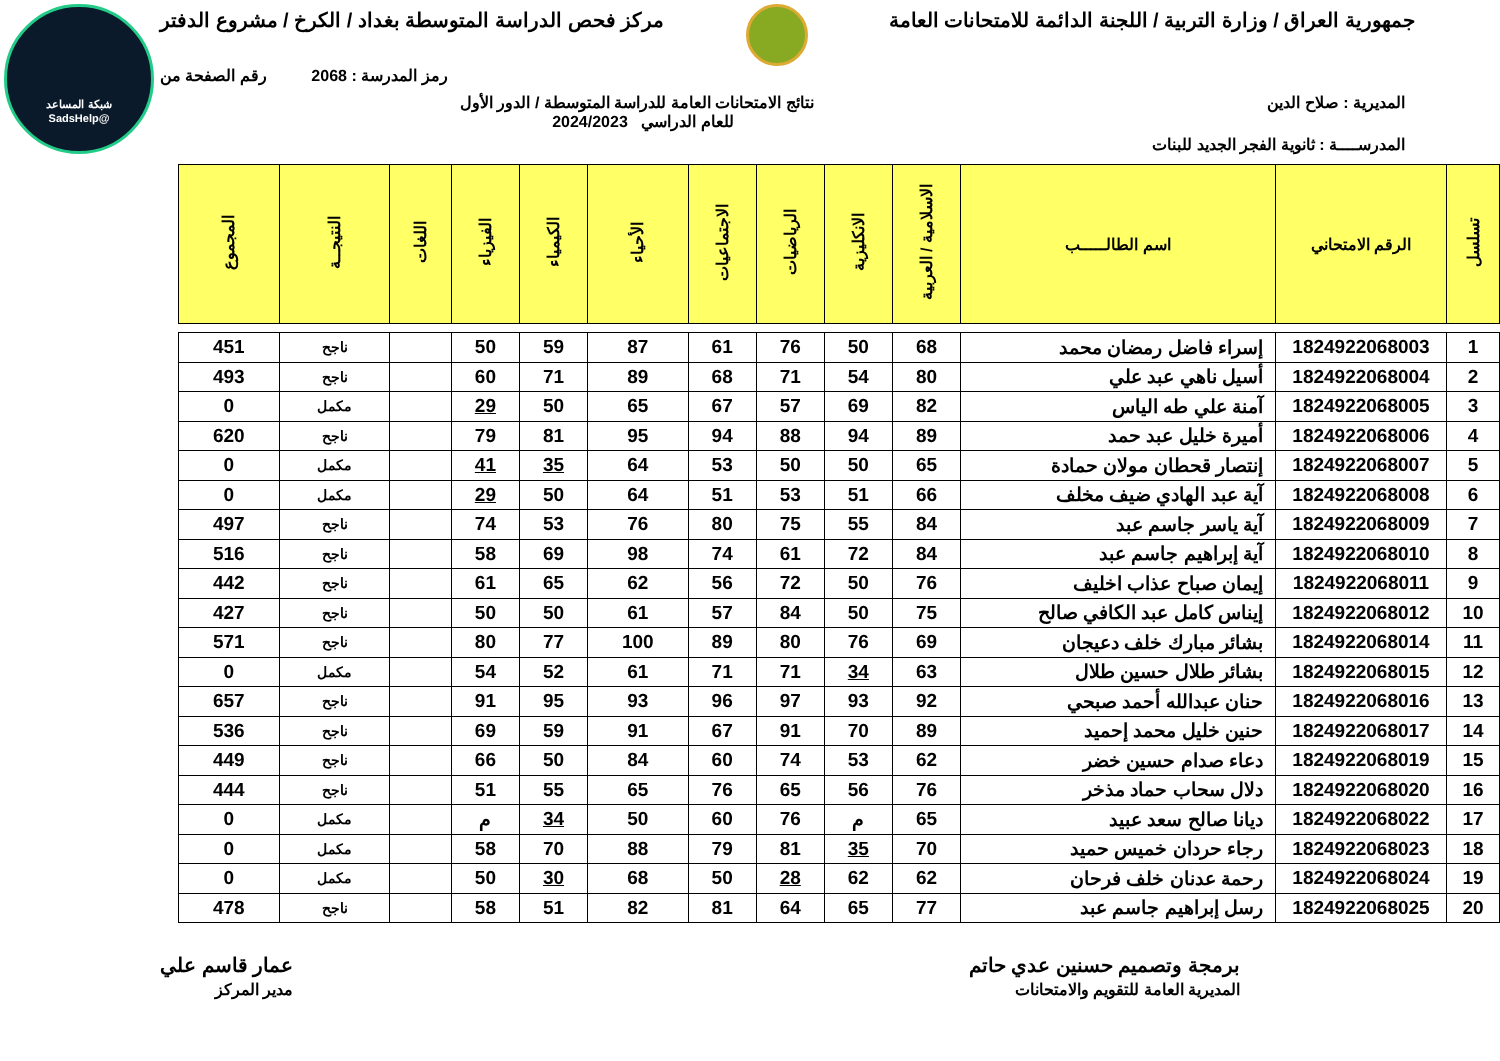شبكة المساعد
@SadsHelp
جمهورية العراق / وزارة التربية / اللجنة الدائمة للامتحانات العامة
مركز فحص الدراسة المتوسطة بغداد / الكرخ / مشروع الدفتر
رمز المدرسة : 2068 رقم الصفحة من
المديرية : صلاح الدين نتائج الامتحانات العامة للدراسة المتوسطة / الدور الأول
للعام الدراسي 2024/2023
المدرســــة : ثانوية الفجر الجديد للبنات
| تسلسل | الرقم الامتحاني | اسم الطالـــــب | الاسلامية / العربية | الانكليزية | الرياضيات | الاجتماعيات | الأحياء | الكيمياء | الفيزياء | اللغات | النتيجــة | المجموع |
| --- | --- | --- | --- | --- | --- | --- | --- | --- | --- | --- | --- | --- |
| 1 | 1824922068003 | إسراء فاضل رمضان محمد | 68 | 50 | 76 | 61 | 87 | 59 | 50 | | ناجح | 451 |
| 2 | 1824922068004 | أسيل ناهي عبد علي | 80 | 54 | 71 | 68 | 89 | 71 | 60 | | ناجح | 493 |
| 3 | 1824922068005 | آمنة علي طه الياس | 82 | 69 | 57 | 67 | 65 | 50 | 29 | | مكمل | 0 |
| 4 | 1824922068006 | أميرة خليل عبد حمد | 89 | 94 | 88 | 94 | 95 | 81 | 79 | | ناجح | 620 |
| 5 | 1824922068007 | إنتصار قحطان مولان حمادة | 65 | 50 | 50 | 53 | 64 | 35 | 41 | | مكمل | 0 |
| 6 | 1824922068008 | آية عبد الهادي ضيف مخلف | 66 | 51 | 53 | 51 | 64 | 50 | 29 | | مكمل | 0 |
| 7 | 1824922068009 | آية ياسر جاسم عبد | 84 | 55 | 75 | 80 | 76 | 53 | 74 | | ناجح | 497 |
| 8 | 1824922068010 | آية إبراهيم جاسم عبد | 84 | 72 | 61 | 74 | 98 | 69 | 58 | | ناجح | 516 |
| 9 | 1824922068011 | إيمان صباح عذاب اخليف | 76 | 50 | 72 | 56 | 62 | 65 | 61 | | ناجح | 442 |
| 10 | 1824922068012 | إيناس كامل عبد الكافي صالح | 75 | 50 | 84 | 57 | 61 | 50 | 50 | | ناجح | 427 |
| 11 | 1824922068014 | بشائر مبارك خلف دعيجان | 69 | 76 | 80 | 89 | 100 | 77 | 80 | | ناجح | 571 |
| 12 | 1824922068015 | بشائر طلال حسين طلال | 63 | 34 | 71 | 71 | 61 | 52 | 54 | | مكمل | 0 |
| 13 | 1824922068016 | حنان عبدالله أحمد صبحي | 92 | 93 | 97 | 96 | 93 | 95 | 91 | | ناجح | 657 |
| 14 | 1824922068017 | حنين خليل محمد إحميد | 89 | 70 | 91 | 67 | 91 | 59 | 69 | | ناجح | 536 |
| 15 | 1824922068019 | دعاء صدام حسين خضر | 62 | 53 | 74 | 60 | 84 | 50 | 66 | | ناجح | 449 |
| 16 | 1824922068020 | دلال سحاب حماد مذخر | 76 | 56 | 65 | 76 | 65 | 55 | 51 | | ناجح | 444 |
| 17 | 1824922068022 | ديانا صالح سعد عبيد | 65 | م | 76 | 60 | 50 | 34 | م | | مكمل | 0 |
| 18 | 1824922068023 | رجاء حردان خميس حميد | 70 | 35 | 81 | 79 | 88 | 70 | 58 | | مكمل | 0 |
| 19 | 1824922068024 | رحمة عدنان خلف فرحان | 62 | 62 | 28 | 50 | 68 | 30 | 50 | | مكمل | 0 |
| 20 | 1824922068025 | رسل إبراهيم جاسم عبد | 77 | 65 | 64 | 81 | 82 | 51 | 58 | | ناجح | 478 |
برمجة وتصميم حسنين عدي حاتم
المديرية العامة للتقويم والامتحانات عمار قاسم علي
مدير المركز